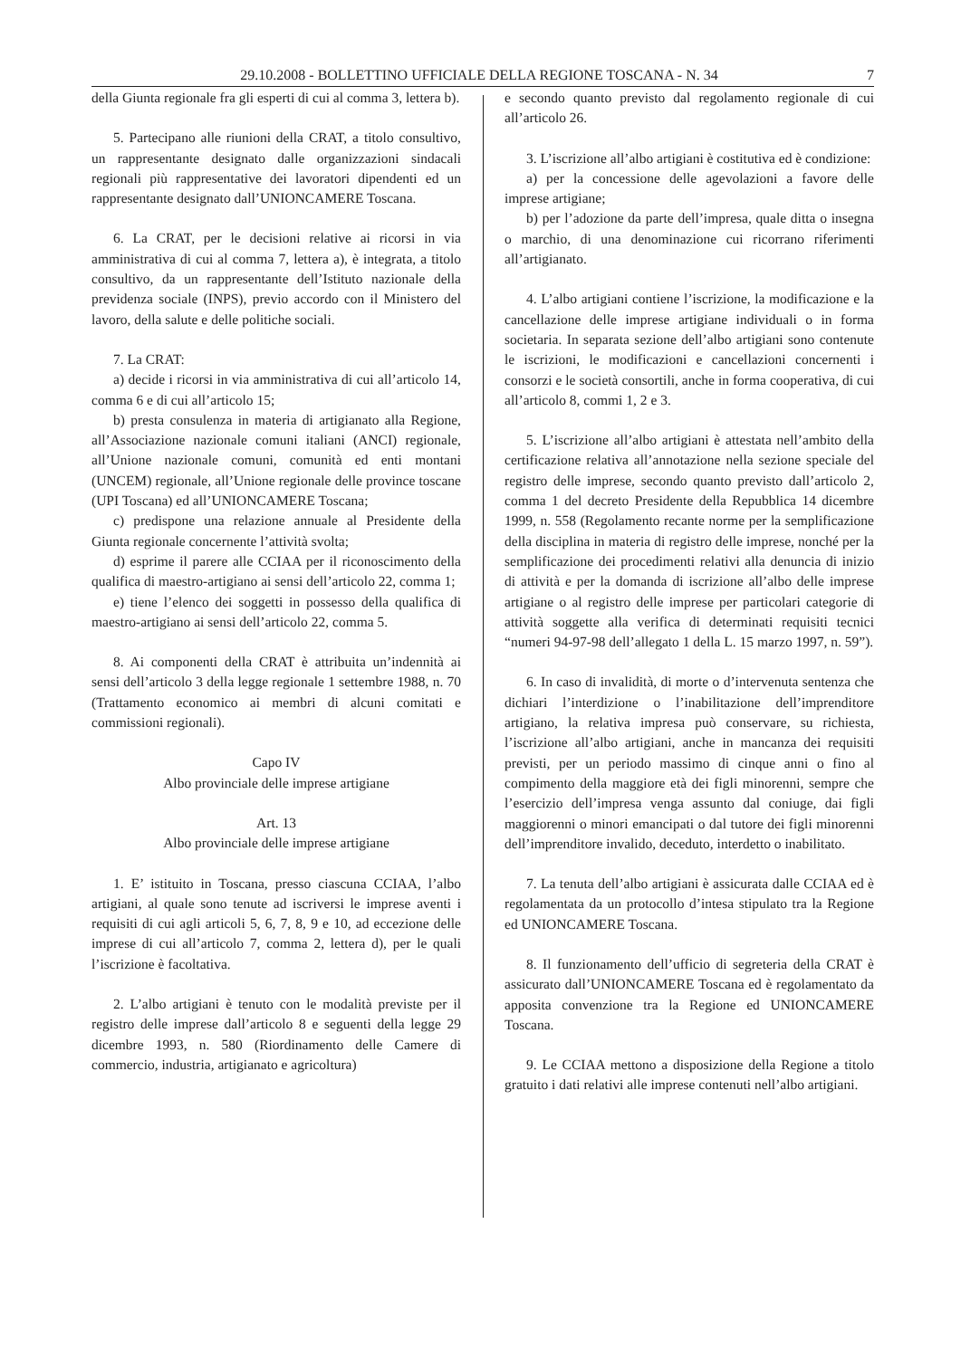29.10.2008 - BOLLETTINO UFFICIALE DELLA REGIONE TOSCANA - N. 34 7
della Giunta regionale fra gli esperti di cui al comma 3, lettera b).
5. Partecipano alle riunioni della CRAT, a titolo consultivo, un rappresentante designato dalle organizzazioni sindacali regionali più rappresentative dei lavoratori dipendenti ed un rappresentante designato dall’UNIONCAMERE Toscana.
6. La CRAT, per le decisioni relative ai ricorsi in via amministrativa di cui al comma 7, lettera a), è integrata, a titolo consultivo, da un rappresentante dell’Istituto nazionale della previdenza sociale (INPS), previo accordo con il Ministero del lavoro, della salute e delle politiche sociali.
7. La CRAT:
a) decide i ricorsi in via amministrativa di cui all’articolo 14, comma 6 e di cui all’articolo 15;
b) presta consulenza in materia di artigianato alla Regione, all’Associazione nazionale comuni italiani (ANCI) regionale, all’Unione nazionale comuni, comunità ed enti montani (UNCEM) regionale, all’Unione regionale delle province toscane (UPI Toscana) ed all’UNIONCAMERE Toscana;
c) predispone una relazione annuale al Presidente della Giunta regionale concernente l’attività svolta;
d) esprime il parere alle CCIAA per il riconoscimento della qualifica di maestro-artigiano ai sensi dell’articolo 22, comma 1;
e) tiene l’elenco dei soggetti in possesso della qualifica di maestro-artigiano ai sensi dell’articolo 22, comma 5.
8. Ai componenti della CRAT è attribuita un’indennità ai sensi dell’articolo 3 della legge regionale 1 settembre 1988, n. 70 (Trattamento economico ai membri di alcuni comitati e commissioni regionali).
Capo IV
Albo provinciale delle imprese artigiane
Art. 13
Albo provinciale delle imprese artigiane
1. E’ istituito in Toscana, presso ciascuna CCIAA, l’albo artigiani, al quale sono tenute ad iscriversi le imprese aventi i requisiti di cui agli articoli 5, 6, 7, 8, 9 e 10, ad eccezione delle imprese di cui all’articolo 7, comma 2, lettera d), per le quali l’iscrizione è facoltativa.
2. L’albo artigiani è tenuto con le modalità previste per il registro delle imprese dall’articolo 8 e seguenti della legge 29 dicembre 1993, n. 580 (Riordinamento delle Camere di commercio, industria, artigianato e agricoltura)
e secondo quanto previsto dal regolamento regionale di cui all’articolo 26.
3. L’iscrizione all’albo artigiani è costitutiva ed è condizione:
a) per la concessione delle agevolazioni a favore delle imprese artigiane;
b) per l’adozione da parte dell’impresa, quale ditta o insegna o marchio, di una denominazione cui ricorrano riferimenti all’artigianato.
4. L’albo artigiani contiene l’iscrizione, la modificazione e la cancellazione delle imprese artigiane individuali o in forma societaria. In separata sezione dell’albo artigiani sono contenute le iscrizioni, le modificazioni e cancellazioni concernenti i consorzi e le società consortili, anche in forma cooperativa, di cui all’articolo 8, commi 1, 2 e 3.
5. L’iscrizione all’albo artigiani è attestata nell’ambito della certificazione relativa all’annotazione nella sezione speciale del registro delle imprese, secondo quanto previsto dall’articolo 2, comma 1 del decreto Presidente della Repubblica 14 dicembre 1999, n. 558 (Regolamento recante norme per la semplificazione della disciplina in materia di registro delle imprese, nonché per la semplificazione dei procedimenti relativi alla denuncia di inizio di attività e per la domanda di iscrizione all’albo delle imprese artigiane o al registro delle imprese per particolari categorie di attività soggette alla verifica di determinati requisiti tecnici “numeri 94-97-98 dell’allegato 1 della L. 15 marzo 1997, n. 59”).
6. In caso di invalidità, di morte o d’intervenuta sentenza che dichiari l’interdizione o l’inabilitazione dell’imprenditore artigiano, la relativa impresa può conservare, su richiesta, l’iscrizione all’albo artigiani, anche in mancanza dei requisiti previsti, per un periodo massimo di cinque anni o fino al compimento della maggiore età dei figli minorenni, sempre che l’esercizio dell’impresa venga assunto dal coniuge, dai figli maggiorenni o minori emancipati o dal tutore dei figli minorenni dell’imprenditore invalido, deceduto, interdetto o inabilitato.
7. La tenuta dell’albo artigiani è assicurata dalle CCIAA ed è regolamentata da un protocollo d’intesa stipulato tra la Regione ed UNIONCAMERE Toscana.
8. Il funzionamento dell’ufficio di segreteria della CRAT è assicurato dall’UNIONCAMERE Toscana ed è regolamentato da apposita convenzione tra la Regione ed UNIONCAMERE Toscana.
9. Le CCIAA mettono a disposizione della Regione a titolo gratuito i dati relativi alle imprese contenuti nell’albo artigiani.